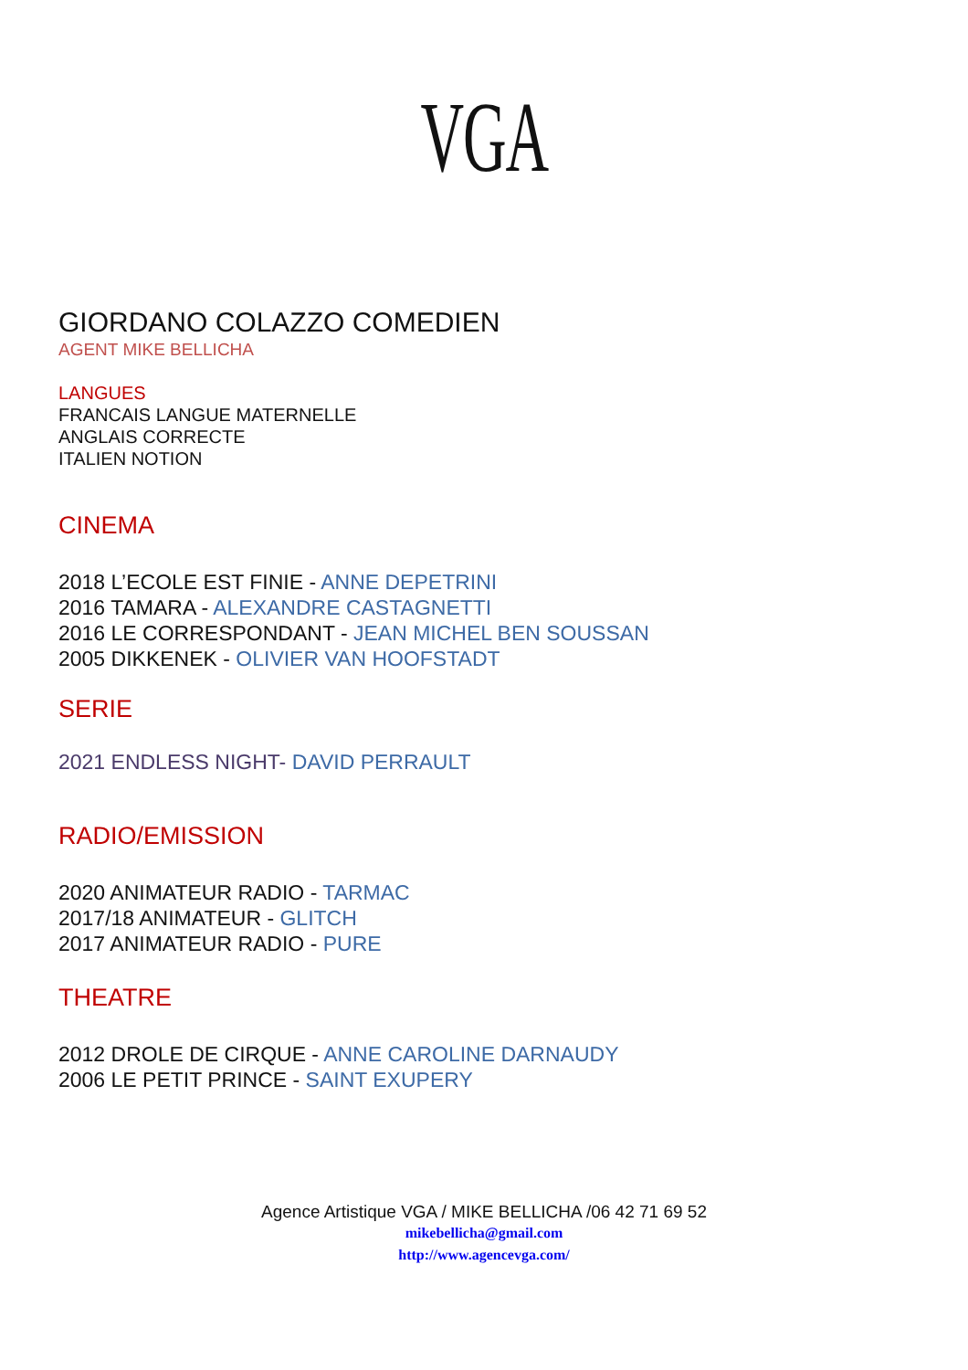VGA
GIORDANO COLAZZO COMEDIEN
AGENT MIKE BELLICHA
LANGUES
FRANCAIS LANGUE MATERNELLE
ANGLAIS CORRECTE
ITALIEN NOTION
CINEMA
2018 L’ECOLE EST FINIE - ANNE DEPETRINI
2016 TAMARA - ALEXANDRE CASTAGNETTI
2016 LE CORRESPONDANT - JEAN MICHEL BEN SOUSSAN
2005 DIKKENEK - OLIVIER VAN HOOFSTADT
SERIE
2021 ENDLESS NIGHT- DAVID PERRAULT
RADIO/EMISSION
2020 ANIMATEUR RADIO - TARMAC
2017/18 ANIMATEUR - GLITCH
2017 ANIMATEUR RADIO - PURE
THEATRE
2012 DROLE DE CIRQUE - ANNE CAROLINE DARNAUDY
2006 LE PETIT PRINCE - SAINT EXUPERY
Agence Artistique VGA / MIKE BELLICHA /06 42 71 69 52
mikebellicha@gmail.com
http://www.agencevga.com/